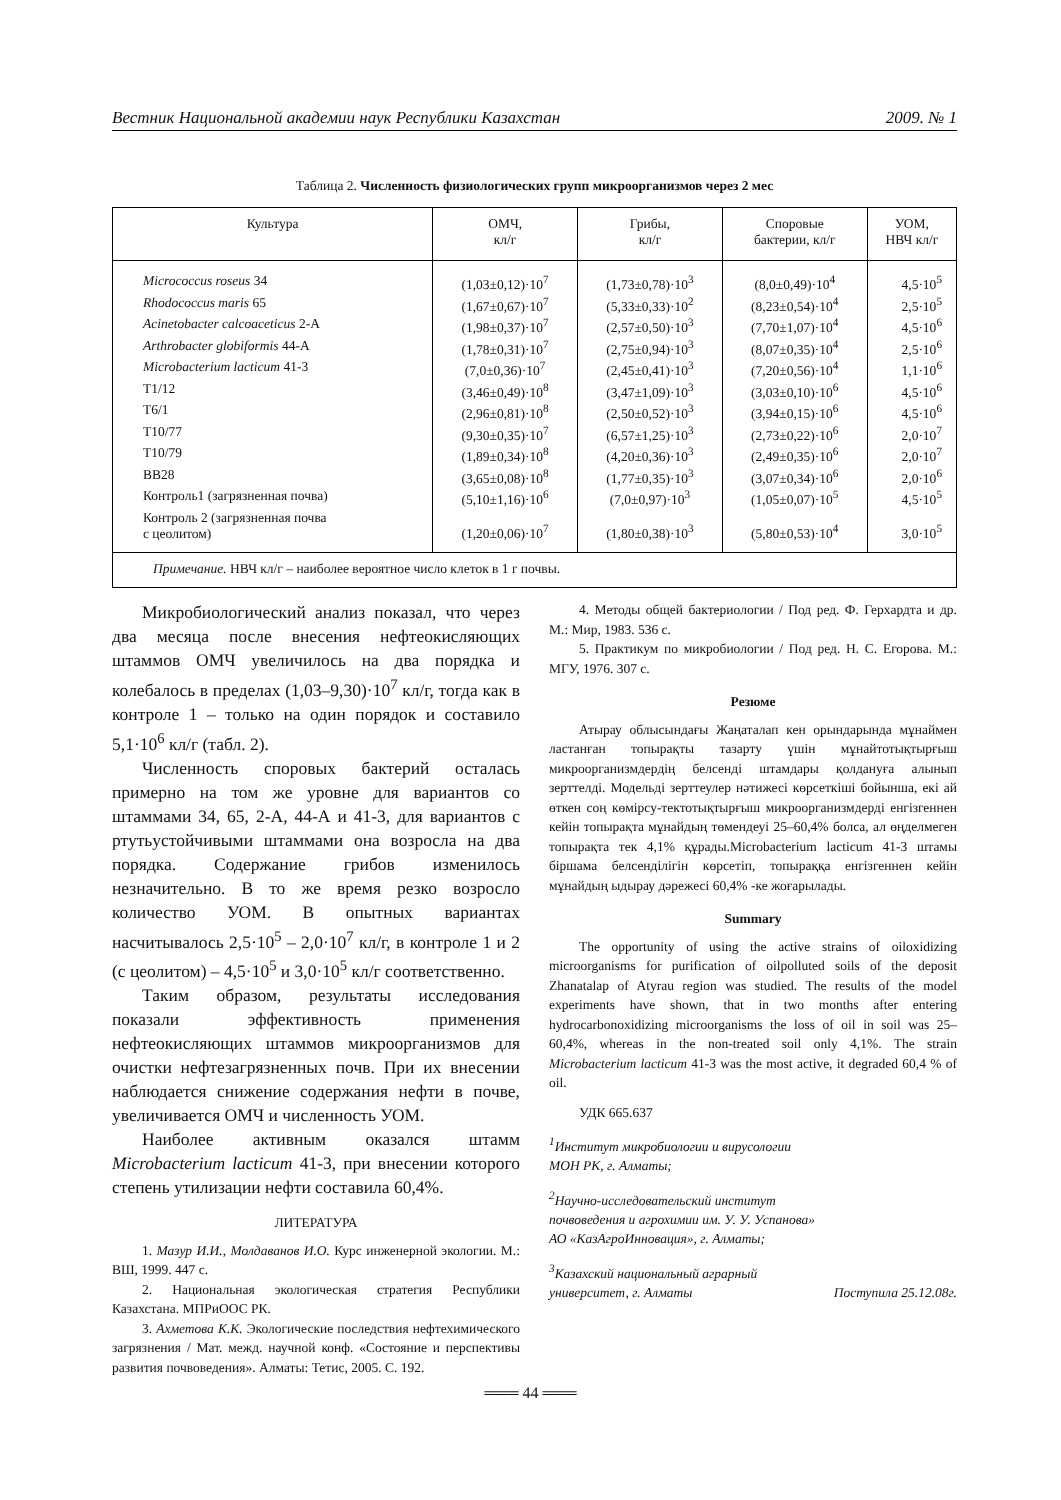Вестник Национальной академии наук Республики Казахстан 2009. № 1
Таблица 2. Численность физиологических групп микроорганизмов через 2 мес
| Культура | ОМЧ, кл/г | Грибы, кл/г | Споровые бактерии, кл/г | УОМ, НВЧ кл/г |
| --- | --- | --- | --- | --- |
| Micrococcus roseus 34 | (1,03±0,12)·10<sup>7</sup> | (1,73±0,78)·10<sup>3</sup> | (8,0±0,49)·10<sup>4</sup> | 4,5·10<sup>5</sup> |
| Rhodococcus maris 65 | (1,67±0,67)·10<sup>7</sup> | (5,33±0,33)·10<sup>2</sup> | (8,23±0,54)·10<sup>4</sup> | 2,5·10<sup>5</sup> |
| Acinetobacter calcoaceticus 2-А | (1,98±0,37)·10<sup>7</sup> | (2,57±0,50)·10<sup>3</sup> | (7,70±1,07)·10<sup>4</sup> | 4,5·10<sup>6</sup> |
| Arthrobacter globiformis 44-А | (1,78±0,31)·10<sup>7</sup> | (2,75±0,94)·10<sup>3</sup> | (8,07±0,35)·10<sup>4</sup> | 2,5·10<sup>6</sup> |
| Microbacterium lacticum 41-3 | (7,0±0,36)·10<sup>7</sup> | (2,45±0,41)·10<sup>3</sup> | (7,20±0,56)·10<sup>4</sup> | 1,1·10<sup>6</sup> |
| Т1/12 | (3,46±0,49)·10<sup>8</sup> | (3,47±1,09)·10<sup>3</sup> | (3,03±0,10)·10<sup>6</sup> | 4,5·10<sup>6</sup> |
| Т6/1 | (2,96±0,81)·10<sup>8</sup> | (2,50±0,52)·10<sup>3</sup> | (3,94±0,15)·10<sup>6</sup> | 4,5·10<sup>6</sup> |
| Т10/77 | (9,30±0,35)·10<sup>7</sup> | (6,57±1,25)·10<sup>3</sup> | (2,73±0,22)·10<sup>6</sup> | 2,0·10<sup>7</sup> |
| Т10/79 | (1,89±0,34)·10<sup>8</sup> | (4,20±0,36)·10<sup>3</sup> | (2,49±0,35)·10<sup>6</sup> | 2,0·10<sup>7</sup> |
| ВВ28 | (3,65±0,08)·10<sup>8</sup> | (1,77±0,35)·10<sup>3</sup> | (3,07±0,34)·10<sup>6</sup> | 2,0·10<sup>6</sup> |
| Контроль1 (загрязненная почва) | (5,10±1,16)·10<sup>6</sup> | (7,0±0,97)·10<sup>3</sup> | (1,05±0,07)·10<sup>5</sup> | 4,5·10<sup>5</sup> |
| Контроль 2 (загрязненная почва с цеолитом) | (1,20±0,06)·10<sup>7</sup> | (1,80±0,38)·10<sup>3</sup> | (5,80±0,53)·10<sup>4</sup> | 3,0·10<sup>5</sup> |
| Примечание. НВЧ кл/г – наиболее вероятное число клеток в 1 г почвы. | | | | |
Микробиологический анализ показал, что через два месяца после внесения нефтеокисляющих штаммов ОМЧ увеличилось на два порядка и колебалось в пределах (1,03–9,30)·10<sup>7</sup> кл/г, тогда как в контроле 1 – только на один порядок и составило 5,1·10<sup>6</sup> кл/г (табл. 2).
Численность споровых бактерий осталась примерно на том же уровне для вариантов со штаммами 34, 65, 2-А, 44-А и 41-3, для вариантов с ртутьустойчивыми штаммами она возросла на два порядка. Содержание грибов изменилось незначительно. В то же время резко возросло количество УОМ. В опытных вариантах насчитывалось 2,5·10<sup>5</sup> – 2,0·10<sup>7</sup> кл/г, в контроле 1 и 2 (с цеолитом) – 4,5·10<sup>5</sup> и 3,0·10<sup>5</sup> кл/г соответственно.
Таким образом, результаты исследования показали эффективность применения нефтеокисляющих штаммов микроорганизмов для очистки нефтезагрязненных почв. При их внесении наблюдается снижение содержания нефти в почве, увеличивается ОМЧ и численность УОМ.
Наиболее активным оказался штамм Microbacterium lacticum 41-3, при внесении которого степень утилизации нефти составила 60,4%.
ЛИТЕРАТУРА
1. Мазур И.И., Молдаванов И.О. Курс инженерной экологии. М.: ВШ, 1999. 447 с.
2. Национальная экологическая стратегия Республики Казахстана. МПРиООС РК.
3. Ахметова К.К. Экологические последствия нефтехимического загрязнения / Мат. межд. научной конф. «Состояние и перспективы развития почвоведения». Алматы: Тетис, 2005. С. 192.
4. Методы общей бактериологии / Под ред. Ф. Герхардта и др. М.: Мир, 1983. 536 с.
5. Практикум по микробиологии / Под ред. Н. С. Егорова. М.: МГУ, 1976. 307 с.
Резюме
Атырау облысындағы Жаңаталап кен орындарында мұнаймен ластанған топырақты тазарту үшін мұнайтотықтырғыш микроорганизмдердің белсенді штамдары қолдануға алынып зерттелді. Модельді зерттеулер нәтижесі көрсеткіші бойынша, екі ай өткен соң көмірсу-тектотықтырғыш микроорганизмдерді енгізгеннен кейін топырақта мұнайдың төмендеуі 25–60,4% болса, ал өңделмеген топырақта тек 4,1% құрады.Microbacterium lacticum 41-3 штамы біршама белсенділігін көрсетіп, топыраққа енгізгеннен кейін мұнайдың ыдырау дәрежесі 60,4% -ке жоғарылады.
Summary
The opportunity of using the active strains of oiloxidizing microorganisms for purification of oilpolluted soils of the deposit Zhanatalap of Atyrau region was studied. The results of the model experiments have shown, that in two months after entering hydrocarbonoxidizing microorganisms the loss of oil in soil was 25–60,4%, whereas in the non-treated soil only 4,1%. The strain Microbacterium lacticum 41-3 was the most active, it degraded 60,4 % of oil.
УДК 665.637
<sup>1</sup> Институт микробиологии и вирусологии
МОН РК, г. Алматы;
<sup>2</sup> Научно-исследовательский институт
почвоведения и агрохимии им. У. У. Успанова»
АО «КазАгроИнновация», г. Алматы;
<sup>3</sup> Казахский национальный аграрный
университет, г. Алматы Поступила 25.12.08г.
═══ 44 ═══